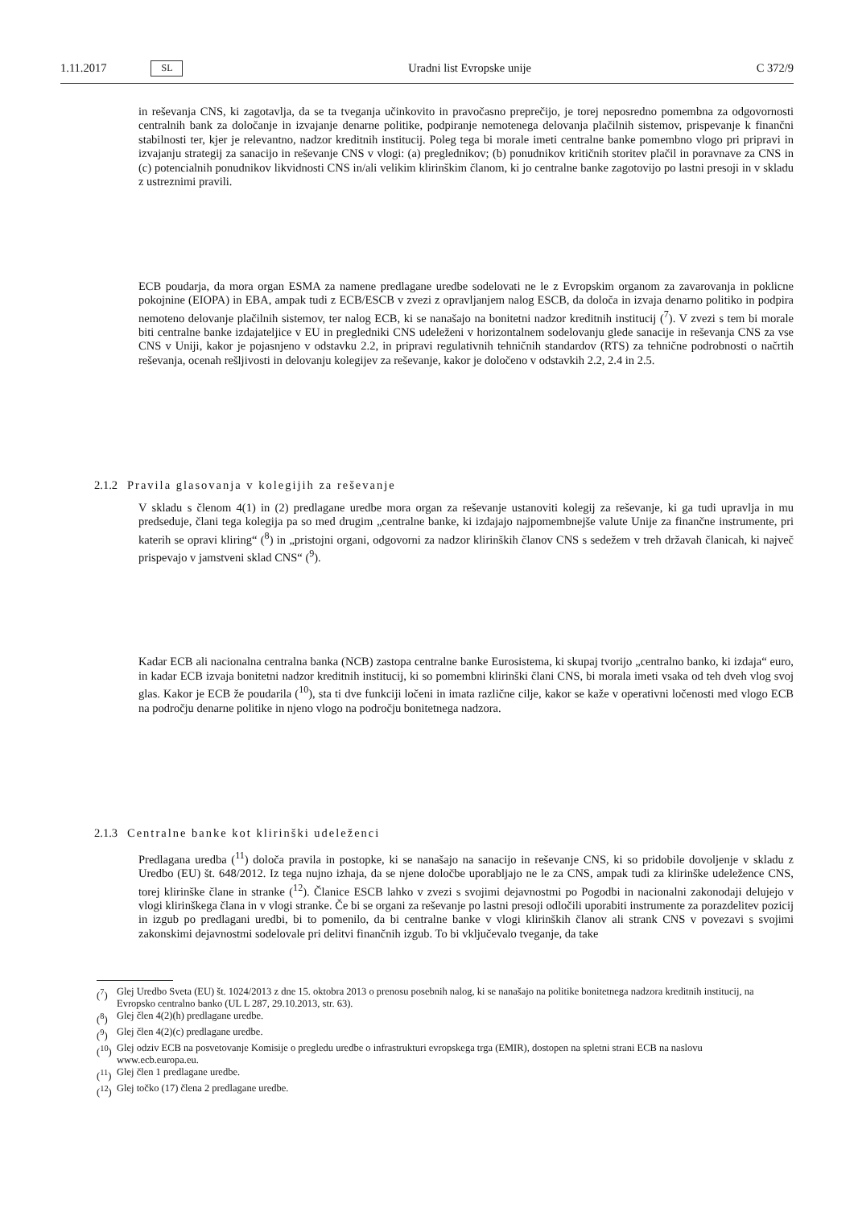1.11.2017 SL
Uradni list Evropske unije C 372/9
in reševanja CNS, ki zagotavlja, da se ta tveganja učinkovito in pravočasno preprečijo, je torej neposredno pomembna za odgovornosti centralnih bank za določanje in izvajanje denarne politike, podpiranje nemotenega delovanja plačilnih sistemov, prispevanje k finančni stabilnosti ter, kjer je relevantno, nadzor kreditnih institucij. Poleg tega bi morale imeti centralne banke pomembno vlogo pri pripravi in izvajanju strategij za sanacijo in reševanje CNS v vlogi: (a) preglednikov; (b) ponudnikov kritičnih storitev plačil in poravnave za CNS in (c) potencialnih ponudnikov likvidnosti CNS in/ali velikim klirinškim članom, ki jo centralne banke zagotovijo po lastni presoji in v skladu z ustreznimi pravili.
ECB poudarja, da mora organ ESMA za namene predlagane uredbe sodelovati ne le z Evropskim organom za zavarovanja in poklicne pokojnine (EIOPA) in EBA, ampak tudi z ECB/ESCB v zvezi z opravljanjem nalog ESCB, da določa in izvaja denarno politiko in podpira nemoteno delovanje plačilnih sistemov, ter nalog ECB, ki se nanašajo na bonitetni nadzor kreditnih institucij (<sup>7</sup>). V zvezi s tem bi morale biti centralne banke izdajateljice v EU in pregledniki CNS udeleženi v horizontalnem sodelovanju glede sanacije in reševanja CNS za vse CNS v Uniji, kakor je pojasnjeno v odstavku 2.2, in pripravi regulativnih tehničnih standardov (RTS) za tehnične podrobnosti o načrtih reševanja, ocenah rešljivosti in delovanju kolegijev za reševanje, kakor je določeno v odstavkih 2.2, 2.4 in 2.5.
2.1.2 Pravila glasovanja v kolegijih za reševanje
V skladu s členom 4(1) in (2) predlagane uredbe mora organ za reševanje ustanoviti kolegij za reševanje, ki ga tudi upravlja in mu predseduje, člani tega kolegija pa so med drugim „centralne banke, ki izdajajo najpomembnejše valute Unije za finančne instrumente, pri katerih se opravi kliring“ (<sup>8</sup>) in „pristojni organi, odgovorni za nadzor klirinških članov CNS s sedežem v treh državah članicah, ki največ prispevajo v jamstveni sklad CNS“ (<sup>9</sup>).
Kadar ECB ali nacionalna centralna banka (NCB) zastopa centralne banke Eurosistema, ki skupaj tvorijo „centralno banko, ki izdaja“ euro, in kadar ECB izvaja bonitetni nadzor kreditnih institucij, ki so pomembni klirinški člani CNS, bi morala imeti vsaka od teh dveh vlog svoj glas. Kakor je ECB že poudarila (<sup>10</sup>), sta ti dve funkciji ločeni in imata različne cilje, kakor se kaže v operativni ločenosti med vlogo ECB na področju denarne politike in njeno vlogo na področju bonitetnega nadzora.
2.1.3 Centralne banke kot klirinški udeleženci
Predlagana uredba (<sup>11</sup>) določa pravila in postopke, ki se nanašajo na sanacijo in reševanje CNS, ki so pridobile dovoljenje v skladu z Uredbo (EU) št. 648/2012. Iz tega nujno izhaja, da se njene določbe uporabljajo ne le za CNS, ampak tudi za klirinške udeležence CNS, torej klirinške člane in stranke (<sup>12</sup>). Članice ESCB lahko v zvezi s svojimi dejavnostmi po Pogodbi in nacionalni zakonodaji delujejo v vlogi klirinškega člana in v vlogi stranke. Če bi se organi za reševanje po lastni presoji odločili uporabiti instrumente za porazdelitev pozicij in izgub po predlagani uredbi, bi to pomenilo, da bi centralne banke v vlogi klirinških članov ali strank CNS v povezavi s svojimi zakonskimi dejavnostmi sodelovale pri delitvi finančnih izgub. To bi vključevalo tveganje, da take
(<sup>7</sup>) Glej Uredbo Sveta (EU) št. 1024/2013 z dne 15. oktobra 2013 o prenosu posebnih nalog, ki se nanašajo na politike bonitetnega nadzora kreditnih institucij, na Evropsko centralno banko (UL L 287, 29.10.2013, str. 63).
(<sup>8</sup>) Glej člen 4(2)(h) predlagane uredbe.
(<sup>9</sup>) Glej člen 4(2)(c) predlagane uredbe.
(<sup>10</sup>) Glej odziv ECB na posvetovanje Komisije o pregledu uredbe o infrastrukturi evropskega trga (EMIR), dostopen na spletni strani ECB na naslovu www.ecb.europa.eu.
(<sup>11</sup>) Glej člen 1 predlagane uredbe.
(<sup>12</sup>) Glej točko (17) člena 2 predlagane uredbe.